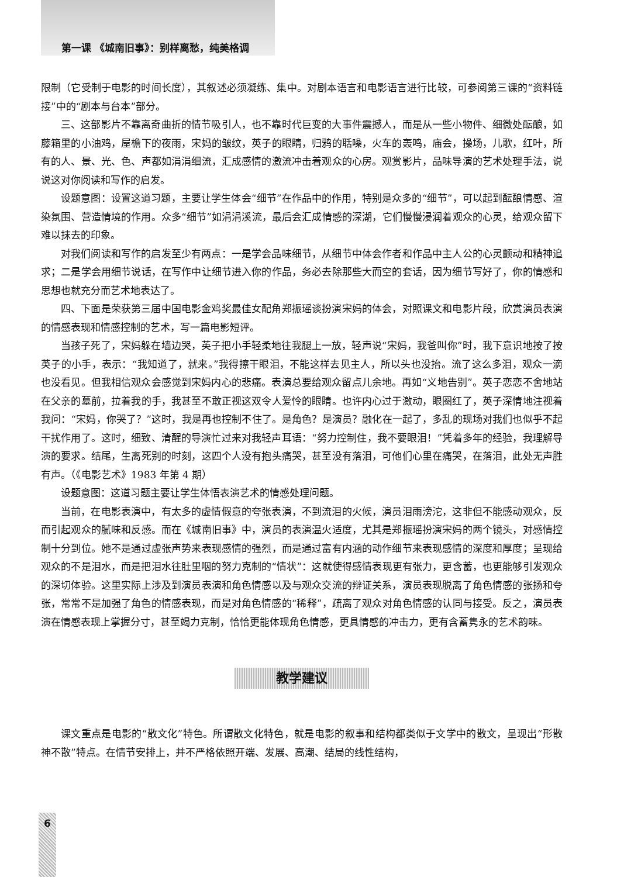第一课 《城南旧事》：别样离愁，纯美格调
限制（它受制于电影的时间长度），其叙述必须凝练、集中。对剧本语言和电影语言进行比较，可参阅第三课的“资料链接”中的“剧本与台本”部分。
三、这部影片不靠离奇曲折的情节吸引人，也不靠时代巨变的大事件震撼人，而是从一些小物件、细微处酝酿，如藤箱里的小油鸡，屋檐下的夜雨，宋妈的皱纹，英子的眼睛，归鸦的聒噪，火车的轰鸣，庙会，操场，儿歌，红叶，所有的人、景、光、色、声都如涓涓细流，汇成感情的激流冲击着观众的心房。观赏影片，品味导演的艺术处理手法，说说这对你阅读和写作的启发。
设题意图：设置这道习题，主要让学生体会“细节”在作品中的作用，特别是众多的“细节”，可以起到酝酿情感、渲染氛围、营造情境的作用。众多“细节”如涓涓溪流，最后会汇成情感的深湖，它们慢慢浸润着观众的心灵，给观众留下难以抹去的印象。
对我们阅读和写作的启发至少有两点：一是学会品味细节，从细节中体会作者和作品中主人公的心灵颤动和精神追求；二是学会用细节说话，在写作中让细节进入你的作品，务必去除那些大而空的套话，因为细节写好了，你的情感和思想也就充分而艺术地表达了。
四、下面是荣获第三届中国电影金鸡奖最佳女配角郑振瑶谈扮演宋妈的体会，对照课文和电影片段，欣赏演员表演的情感表现和情感控制的艺术，写一篇电影短评。
当孩子死了，宋妈躲在墙边哭，英子把小手轻柔地往我腿上一放，轻声说“宋妈，我爸叫你”时，我下意识地按了按英子的小手，表示：“我知道了，就来。”我得擦干眼泪，不能这样去见主人，所以头也没抬。流了这么多泪，观众一滴也没看见。但我相信观众会感觉到宋妈内心的悲痛。表演总要给观众留点儿余地。再如“义地告别”。英子恋恋不舍地站在父亲的墓前，拉着我的手，我甚至不敢正视这双令人爱怜的眼睛。也许内心过于激动，眼圈红了，英子深情地注视着我问：“宋妈，你哭了？”这时，我是再也控制不住了。是角色？是演员？融化在一起了，多乱的现场对我们也似乎不起干扰作用了。这时，细致、清醒的导演忙过来对我轻声耳语：“努力控制住，我不要眼泪！”凭着多年的经验，我理解导演的要求。结尾，生离死别的时刻，这四个人没有抱头痛哭，甚至没有落泪，可他们心里在痛哭，在落泪，此处无声胜有声。（《电影艺术》1983 年第 4 期）
设题意图：这道习题主要让学生体悟表演艺术的情感处理问题。
当前，在电影表演中，有太多的虚情假意的夸张表演，不到流泪的火候，演员泪雨滂沱，这非但不能感动观众，反而引起观众的腻味和反感。而在《城南旧事》中，演员的表演温火适度，尤其是郑振瑶扮演宋妈的两个镜头，对感情控制十分到位。她不是通过虚张声势来表现感情的强烈，而是通过富有内涵的动作细节来表现感情的深度和厚度；呈现给观众的不是泪水，而是把泪水往肚里咽的努力克制的“情状”：这就使得感情表现更有张力，更含蓄，也更能够引发观众的深切体验。这里实际上涉及到演员表演和角色情感以及与观众交流的辩证关系，演员表现脱离了角色情感的张扬和夸张，常常不是加强了角色的情感表现，而是对角色情感的“稀释”，疏离了观众对角色情感的认同与接受。反之，演员表演在情感表现上掌握分寸，甚至竭力克制，恰恰更能体现角色情感，更具情感的冲击力，更有含蓄隽永的艺术韵味。
教学建议
课文重点是电影的“散文化”特色。所谓散文化特色，就是电影的叙事和结构都类似于文学中的散文，呈现出“形散神不散”特点。在情节安排上，并不严格依照开端、发展、高潮、结局的线性结构，
6